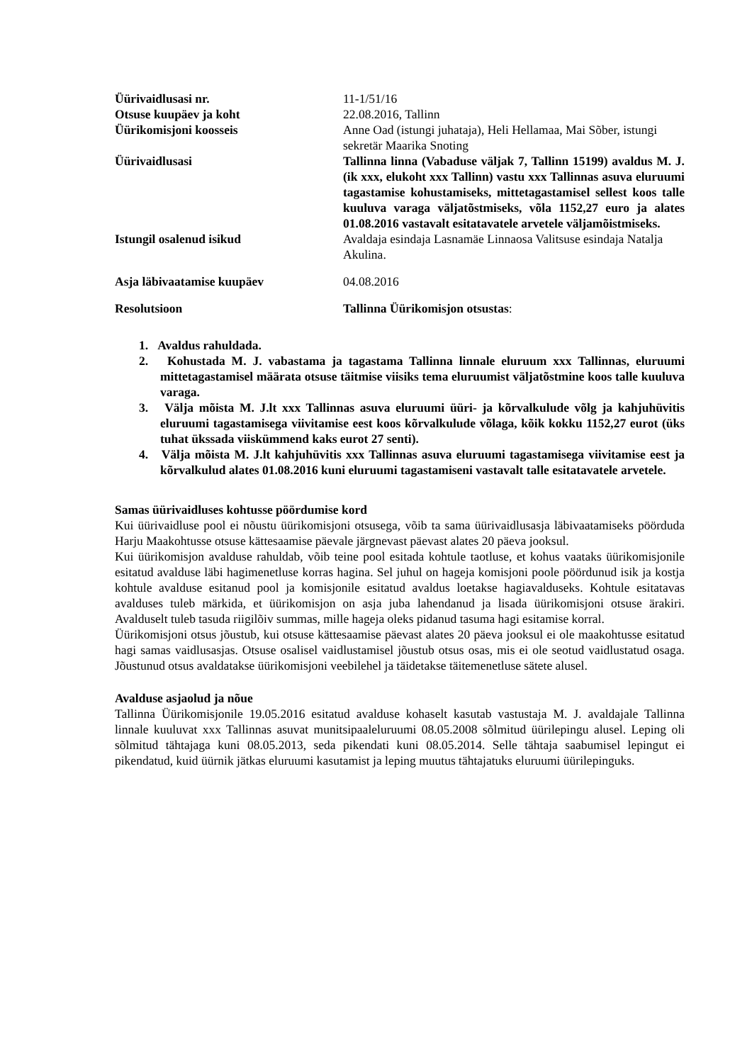| Üürivaidlusasi nr. | 11-1/51/16 |
| Otsuse kuupäev ja koht | 22.08.2016, Tallinn |
| Üürikomisjoni koosseis | Anne Oad (istungi juhataja), Heli Hellamaa, Mai Sõber, istungi sekretär Maarika Snoting |
| Üürivaidlusasi | Tallinna linna (Vabaduse väljak 7, Tallinn 15199) avaldus M. J. (ik xxx, elukoht xxx Tallinn) vastu xxx Tallinnas asuva eluruumi tagastamise kohustamiseks, mittetagastamisel sellest koos talle kuuluva varaga väljatõstmiseks, võla 1152,27 euro ja alates 01.08.2016 vastavalt esitatavatele arvetele väljamõistmiseks. |
| Istungil osalenud isikud | Avaldaja esindaja Lasnamäe Linnaosa Valitsuse esindaja Natalja Akulina. |
| Asja läbivaatamise kuupäev | 04.08.2016 |
| Resolutsioon | Tallinna Üürikomisjon otsustas : |
1. Avaldus rahuldada.
2. Kohustada M. J. vabastama ja tagastama Tallinna linnale eluruum xxx Tallinnas, eluruumi mittetagastamisel määrata otsuse täitmise viisiks tema eluruumist väljatõstmine koos talle kuuluva varaga.
3. Välja mõista M. J.lt xxx Tallinnas asuva eluruumi üüri- ja kõrvalkulude võlg ja kahjuhüvitis eluruumi tagastamisega viivitamise eest koos kõrvalkulude võlaga, kõik kokku 1152,27 eurot (üks tuhat ükssada viiskümmend kaks eurot 27 senti).
4. Välja mõista M. J.lt kahjuhüvitis xxx Tallinnas asuva eluruumi tagastamisega viivitamise eest ja kõrvalkulud alates 01.08.2016 kuni eluruumi tagastamiseni vastavalt talle esitatavatele arvetele.
Samas üürivaidluses kohtusse pöördumise kord
Kui üürivaidluse pool ei nõustu üürikomisjoni otsusega, võib ta sama üürivaidlusasja läbivaatamiseks pöörduda Harju Maakohtusse otsuse kättesaamise päevale järgnevast päevast alates 20 päeva jooksul.
Kui üürikomisjon avalduse rahuldab, võib teine pool esitada kohtule taotluse, et kohus vaataks üürikomisjonile esitatud avalduse läbi hagimenetluse korras hagina. Sel juhul on hageja komisjoni poole pöördunud isik ja kostja kohtule avalduse esitanud pool ja komisjonile esitatud avaldus loetakse hagiavalduseks. Kohtule esitatavas avalduses tuleb märkida, et üürikomisjon on asja juba lahendanud ja lisada üürikomisjoni otsuse ärakiri. Avalduselt tuleb tasuda riigilõiv summas, mille hageja oleks pidanud tasuma hagi esitamise korral.
Üürikomisjoni otsus jõustub, kui otsuse kättesaamise päevast alates 20 päeva jooksul ei ole maakohtusse esitatud hagi samas vaidlusasjas. Otsuse osalisel vaidlustamisel jõustub otsus osas, mis ei ole seotud vaidlustatud osaga. Jõustunud otsus avaldatakse üürikomisjoni veebilehel ja täidetakse täitemenetluse sätete alusel.
Avalduse asjaolud ja nõue
Tallinna Üürikomisjonile 19.05.2016 esitatud avalduse kohaselt kasutab vastustaja M. J. avaldajale Tallinna linnale kuuluvat xxx Tallinnas asuvat munitsipaaleluruumi 08.05.2008 sõlmitud üürilepingu alusel. Leping oli sõlmitud tähtajaga kuni 08.05.2013, seda pikendati kuni 08.05.2014. Selle tähtaja saabumisel lepingut ei pikendatud, kuid üürnik jätkas eluruumi kasutamist ja leping muutus tähtajatuks eluruumi üürilepinguks.